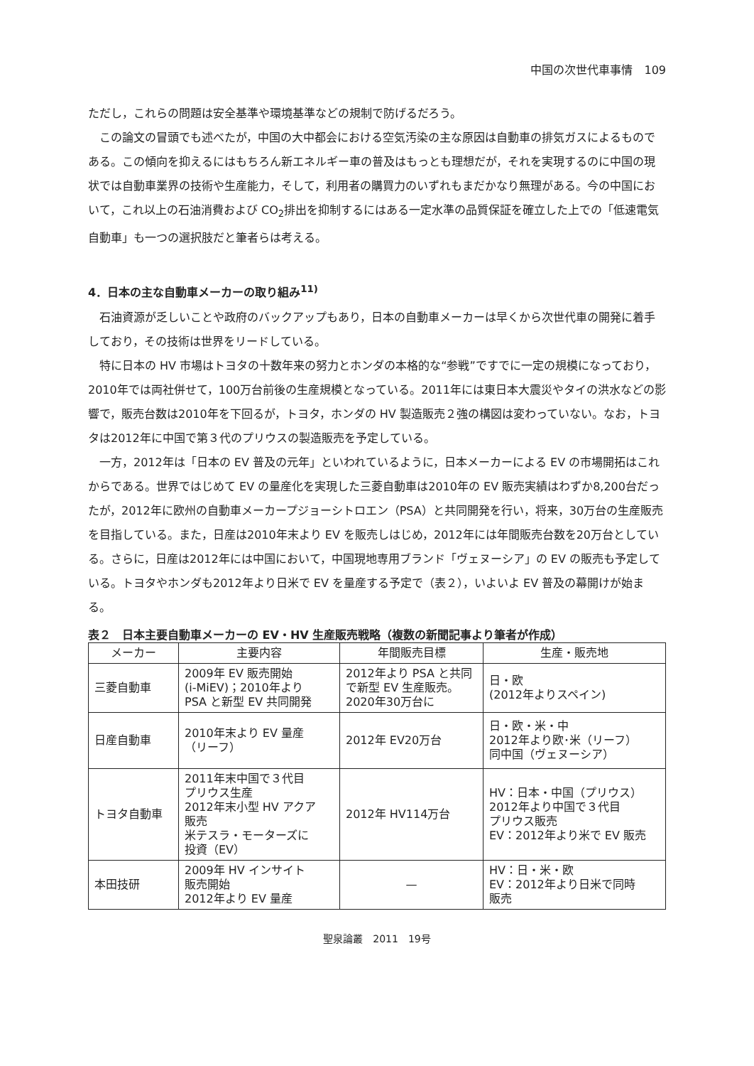中国の次世代車事情　109
ただし，これらの問題は安全基準や環境基準などの規制で防げるだろう。
この論文の冒頭でも述べたが，中国の大中都会における空気汚染の主な原因は自動車の排気ガスによるものである。この傾向を抑えるにはもちろん新エネルギー車の普及はもっとも理想だが，それを実現するのに中国の現状では自動車業界の技術や生産能力，そして，利用者の購買力のいずれもまだかなり無理がある。今の中国において，これ以上の石油消費および CO<sub>2</sub>排出を抑制するにはある一定水準の品質保証を確立した上での「低速電気自動車」も一つの選択肢だと筆者らは考える。
4．日本の主な自動車メーカーの取り組み<sup>11)</sup>
石油資源が乏しいことや政府のバックアップもあり，日本の自動車メーカーは早くから次世代車の開発に着手しており，その技術は世界をリードしている。
特に日本の HV 市場はトヨタの十数年来の努力とホンダの本格的な“参戦”ですでに一定の規模になっており，2010年では両社併せて，100万台前後の生産規模となっている。2011年には東日本大震災やタイの洪水などの影響で，販売台数は2010年を下回るが，トヨタ，ホンダの HV 製造販売２強の構図は変わっていない。なお，トヨタは2012年に中国で第３代のプリウスの製造販売を予定している。
一方，2012年は「日本の EV 普及の元年」といわれているように，日本メーカーによる EV の市場開拓はこれからである。世界ではじめて EV の量産化を実現した三菱自動車は2010年の EV 販売実績はわずか8,200台だったが，2012年に欧州の自動車メーカープジョーシトロエン（PSA）と共同開発を行い，将来，30万台の生産販売を目指している。また，日産は2010年末より EV を販売しはじめ，2012年には年間販売台数を20万台としている。さらに，日産は2012年には中国において，中国現地専用ブランド「ヴェヌーシア」の EV の販売も予定している。トヨタやホンダも2012年より日米で EV を量産する予定で（表２），いよいよ EV 普及の幕開けが始まる。
表２　日本主要自動車メーカーの EV・HV 生産販売戦略（複数の新聞記事より筆者が作成）
| メーカー | 主要内容 | 年間販売目標 | 生産・販売地 |
| --- | --- | --- | --- |
| 三菱自動車 | 2009年 EV 販売開始 (i-MiEV)；2010年より PSA と新型 EV 共同開発 | 2012年より PSA と共同 で新型 EV 生産販売。 2020年30万台に | 日・欧 (2012年よりスペイン) |
| 日産自動車 | 2010年末より EV 量産 （リーフ） | 2012年 EV20万台 | 日・欧・米・中 2012年より欧･米（リーフ） 同中国（ヴェヌーシア） |
| トヨタ自動車 | 2011年末中国で３代目 プリウス生産 2012年末小型 HV アクア 販売 米テスラ・モーターズに 投資（EV） | 2012年 HV114万台 | HV：日本・中国（プリウス） 2012年より中国で３代目 プリウス販売 EV：2012年より米で EV 販売 |
| 本田技研 | 2009年 HV インサイト 販売開始 2012年より EV 量産 | — | HV：日・米・欧 EV：2012年より日米で同時 販売 |
聖泉論叢　2011　19号